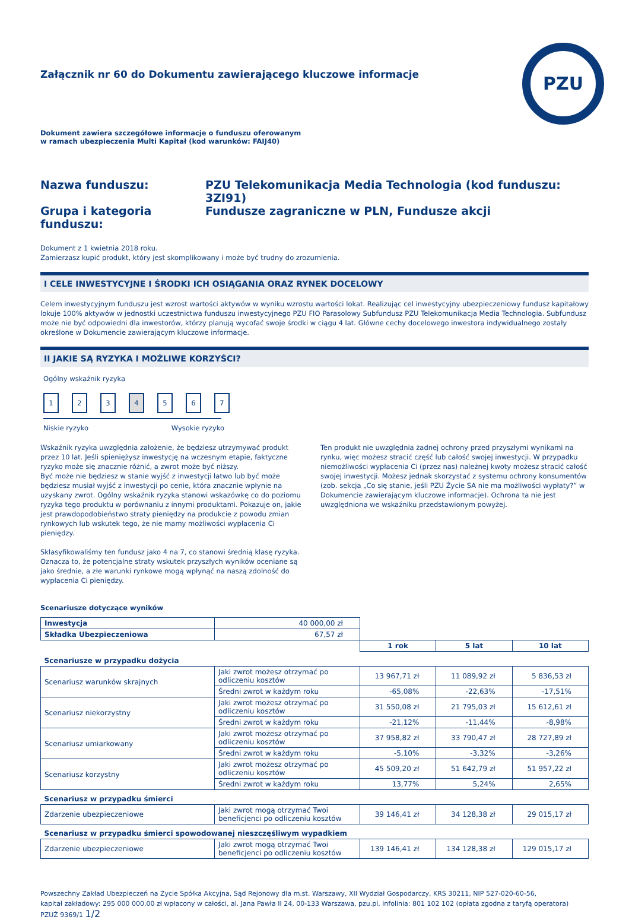PZU
Załącznik nr 60 do Dokumentu zawierającego kluczowe informacje
Dokument zawiera szczegółowe informacje o funduszu oferowanym
w ramach ubezpieczenia Multi Kapitał (kod warunków: FAIJ40)
Nazwa funduszu: PZU Telekomunikacja Media Technologia (kod funduszu: 3ZI91) Grupa i kategoria funduszu: Fundusze zagraniczne w PLN, Fundusze akcji
Dokument z 1 kwietnia 2018 roku.
Zamierzasz kupić produkt, który jest skomplikowany i może być trudny do zrozumienia.
I CELE INWESTYCYJNE I ŚRODKI ICH OSIĄGANIA ORAZ RYNEK DOCELOWY
Celem inwestycyjnym funduszu jest wzrost wartości aktywów w wyniku wzrostu wartości lokat. Realizując cel inwestycyjny ubezpieczeniowy fundusz kapitałowy lokuje 100% aktywów w jednostki uczestnictwa funduszu inwestycyjnego PZU FIO Parasolowy Subfundusz PZU Telekomunikacja Media Technologia. Subfundusz może nie być odpowiedni dla inwestorów, którzy planują wycofać swoje środki w ciągu 4 lat. Główne cechy docelowego inwestora indywidualnego zostały określone w Dokumencie zawierającym kluczowe informacje.
II JAKIE SĄ RYZYKA I MOŻLIWE KORZYŚCI?
Ogólny wskaźnik ryzyka
1234567
Niskie ryzyko Wysokie ryzyko
Wskaźnik ryzyka uwzględnia założenie, że będziesz utrzymywać produkt przez 10 lat. Jeśli spieniężysz inwestycję na wczesnym etapie, faktyczne ryzyko może się znacznie różnić, a zwrot może być niższy.
Być może nie będziesz w stanie wyjść z inwestycji łatwo lub być może będziesz musiał wyjść z inwestycji po cenie, która znacznie wpłynie na uzyskany zwrot. Ogólny wskaźnik ryzyka stanowi wskazówkę co do poziomu ryzyka tego produktu w porównaniu z innymi produktami. Pokazuje on, jakie jest prawdopodobieństwo straty pieniędzy na produkcie z powodu zmian rynkowych lub wskutek tego, że nie mamy możliwości wypłacenia Ci pieniędzy.
Sklasyfikowaliśmy ten fundusz jako 4 na 7, co stanowi średnią klasę ryzyka. Oznacza to, że potencjalne straty wskutek przyszłych wyników oceniane są jako średnie, a złe warunki rynkowe mogą wpłynąć na naszą zdolność do wypłacenia Ci pieniędzy.
Ten produkt nie uwzględnia żadnej ochrony przed przyszłymi wynikami na rynku, więc możesz stracić część lub całość swojej inwestycji. W przypadku niemożliwości wypłacenia Ci (przez nas) należnej kwoty możesz stracić całość swojej inwestycji. Możesz jednak skorzystać z systemu ochrony konsumentów (zob. sekcja „Co się stanie, jeśli PZU Życie SA nie ma możliwości wypłaty?” w Dokumencie zawierającym kluczowe informacje). Ochrona ta nie jest uwzględniona we wskaźniku przedstawionym powyżej.
Scenariusze dotyczące wyników
| Inwestycja | 40 000,00 zł | | | |
| Składka Ubezpieczeniowa | 67,57 zł | | | |
| | | 1 rok | 5 lat | 10 lat |
| Scenariusze w przypadku dożycia | | | | |
| Scenariusz warunków skrajnych | Jaki zwrot możesz otrzymać po odliczeniu kosztów | 13 967,71 zł | 11 089,92 zł | 5 836,53 zł |
| | Średni zwrot w każdym roku | -65,08% | -22,63% | -17,51% |
| Scenariusz niekorzystny | Jaki zwrot możesz otrzymać po odliczeniu kosztów | 31 550,08 zł | 21 795,03 zł | 15 612,61 zł |
| | Średni zwrot w każdym roku | -21,12% | -11,44% | -8,98% |
| Scenariusz umiarkowany | Jaki zwrot możesz otrzymać po odliczeniu kosztów | 37 958,82 zł | 33 790,47 zł | 28 727,89 zł |
| | Średni zwrot w każdym roku | -5,10% | -3,32% | -3,26% |
| Scenariusz korzystny | Jaki zwrot możesz otrzymać po odliczeniu kosztów | 45 509,20 zł | 51 642,79 zł | 51 957,22 zł |
| | Średni zwrot w każdym roku | 13,77% | 5,24% | 2,65% |
| Scenariusz w przypadku śmierci | | | | |
| Zdarzenie ubezpieczeniowe | Jaki zwrot mogą otrzymać Twoi beneficjenci po odliczeniu kosztów | 39 146,41 zł | 34 128,38 zł | 29 015,17 zł |
| Scenariusz w przypadku śmierci spowodowanej nieszczęśliwym wypadkiem | | | | |
| Zdarzenie ubezpieczeniowe | Jaki zwrot mogą otrzymać Twoi beneficjenci po odliczeniu kosztów | 139 146,41 zł | 134 128,38 zł | 129 015,17 zł |
Powszechny Zakład Ubezpieczeń na Życie Spółka Akcyjna, Sąd Rejonowy dla m.st. Warszawy, XII Wydział Gospodarczy, KRS 30211, NIP 527-020-60-56,
kapitał zakładowy: 295 000 000,00 zł wpłacony w całości, al. Jana Pawła II 24, 00-133 Warszawa, pzu.pl, infolinia: 801 102 102 (opłata zgodna z taryfą operatora) PZUŻ 9369/1 1/2